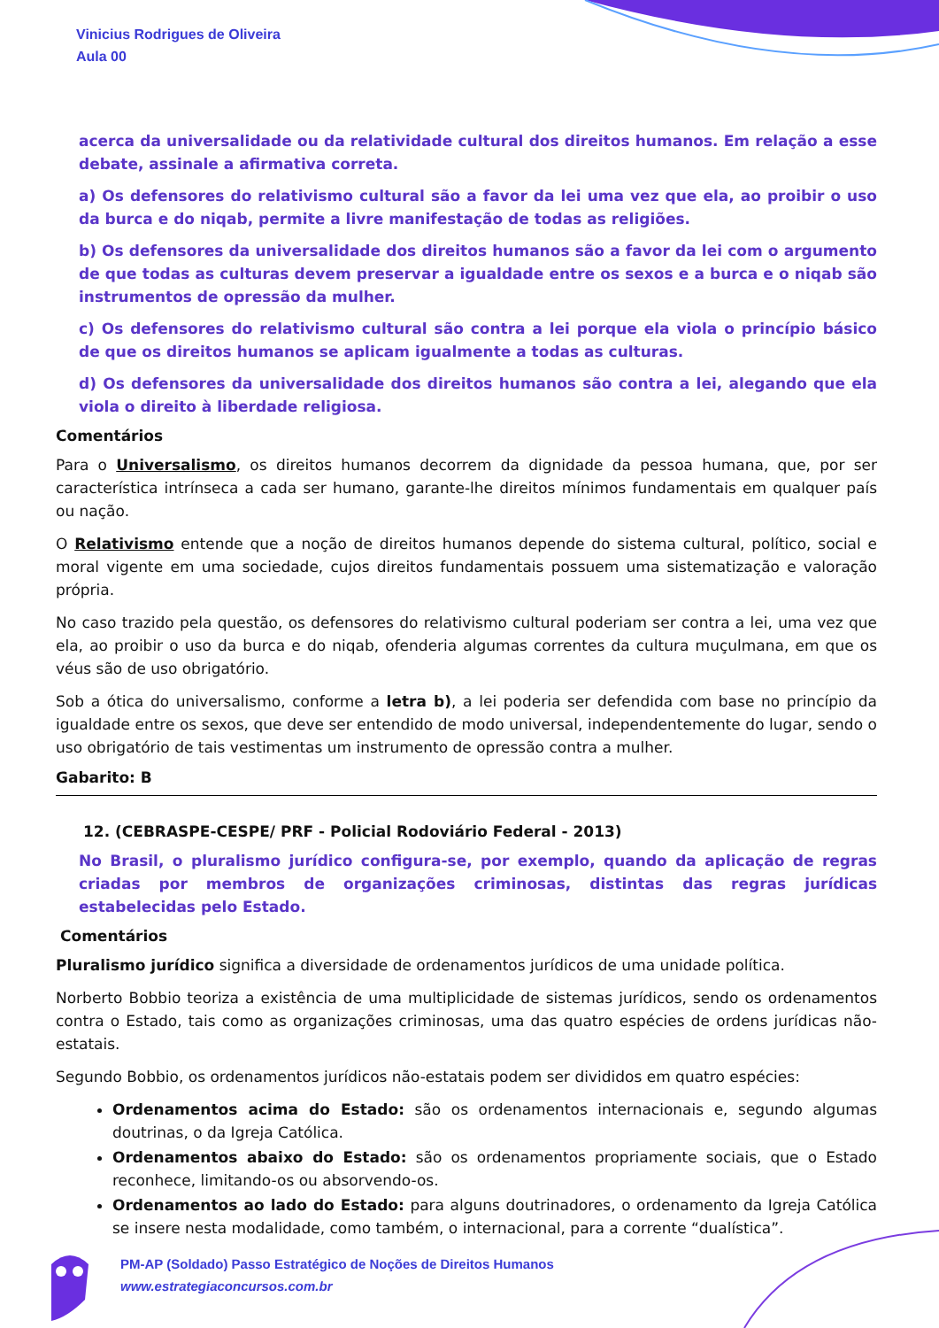Vinicius Rodrigues de Oliveira
Aula 00
acerca da universalidade ou da relatividade cultural dos direitos humanos. Em relação a esse debate, assinale a afirmativa correta.
a) Os defensores do relativismo cultural são a favor da lei uma vez que ela, ao proibir o uso da burca e do niqab, permite a livre manifestação de todas as religiões.
b) Os defensores da universalidade dos direitos humanos são a favor da lei com o argumento de que todas as culturas devem preservar a igualdade entre os sexos e a burca e o niqab são instrumentos de opressão da mulher.
c) Os defensores do relativismo cultural são contra a lei porque ela viola o princípio básico de que os direitos humanos se aplicam igualmente a todas as culturas.
d) Os defensores da universalidade dos direitos humanos são contra a lei, alegando que ela viola o direito à liberdade religiosa.
Comentários
Para o Universalismo, os direitos humanos decorrem da dignidade da pessoa humana, que, por ser característica intrínseca a cada ser humano, garante-lhe direitos mínimos fundamentais em qualquer país ou nação.
O Relativismo entende que a noção de direitos humanos depende do sistema cultural, político, social e moral vigente em uma sociedade, cujos direitos fundamentais possuem uma sistematização e valoração própria.
No caso trazido pela questão, os defensores do relativismo cultural poderiam ser contra a lei, uma vez que ela, ao proibir o uso da burca e do niqab, ofenderia algumas correntes da cultura muçulmana, em que os véus são de uso obrigatório.
Sob a ótica do universalismo, conforme a letra b), a lei poderia ser defendida com base no princípio da igualdade entre os sexos, que deve ser entendido de modo universal, independentemente do lugar, sendo o uso obrigatório de tais vestimentas um instrumento de opressão contra a mulher.
Gabarito: B
12. (CEBRASPE-CESPE/ PRF - Policial Rodoviário Federal - 2013)
No Brasil, o pluralismo jurídico configura-se, por exemplo, quando da aplicação de regras criadas por membros de organizações criminosas, distintas das regras jurídicas estabelecidas pelo Estado.
Comentários
Pluralismo jurídico significa a diversidade de ordenamentos jurídicos de uma unidade política.
Norberto Bobbio teoriza a existência de uma multiplicidade de sistemas jurídicos, sendo os ordenamentos contra o Estado, tais como as organizações criminosas, uma das quatro espécies de ordens jurídicas não-estatais.
Segundo Bobbio, os ordenamentos jurídicos não-estatais podem ser divididos em quatro espécies:
Ordenamentos acima do Estado: são os ordenamentos internacionais e, segundo algumas doutrinas, o da Igreja Católica.
Ordenamentos abaixo do Estado: são os ordenamentos propriamente sociais, que o Estado reconhece, limitando-os ou absorvendo-os.
Ordenamentos ao lado do Estado: para alguns doutrinadores, o ordenamento da Igreja Católica se insere nesta modalidade, como também, o internacional, para a corrente “dualística”.
PM-AP (Soldado) Passo Estratégico de Noções de Direitos Humanos
www.estrategiaconcursos.com.br